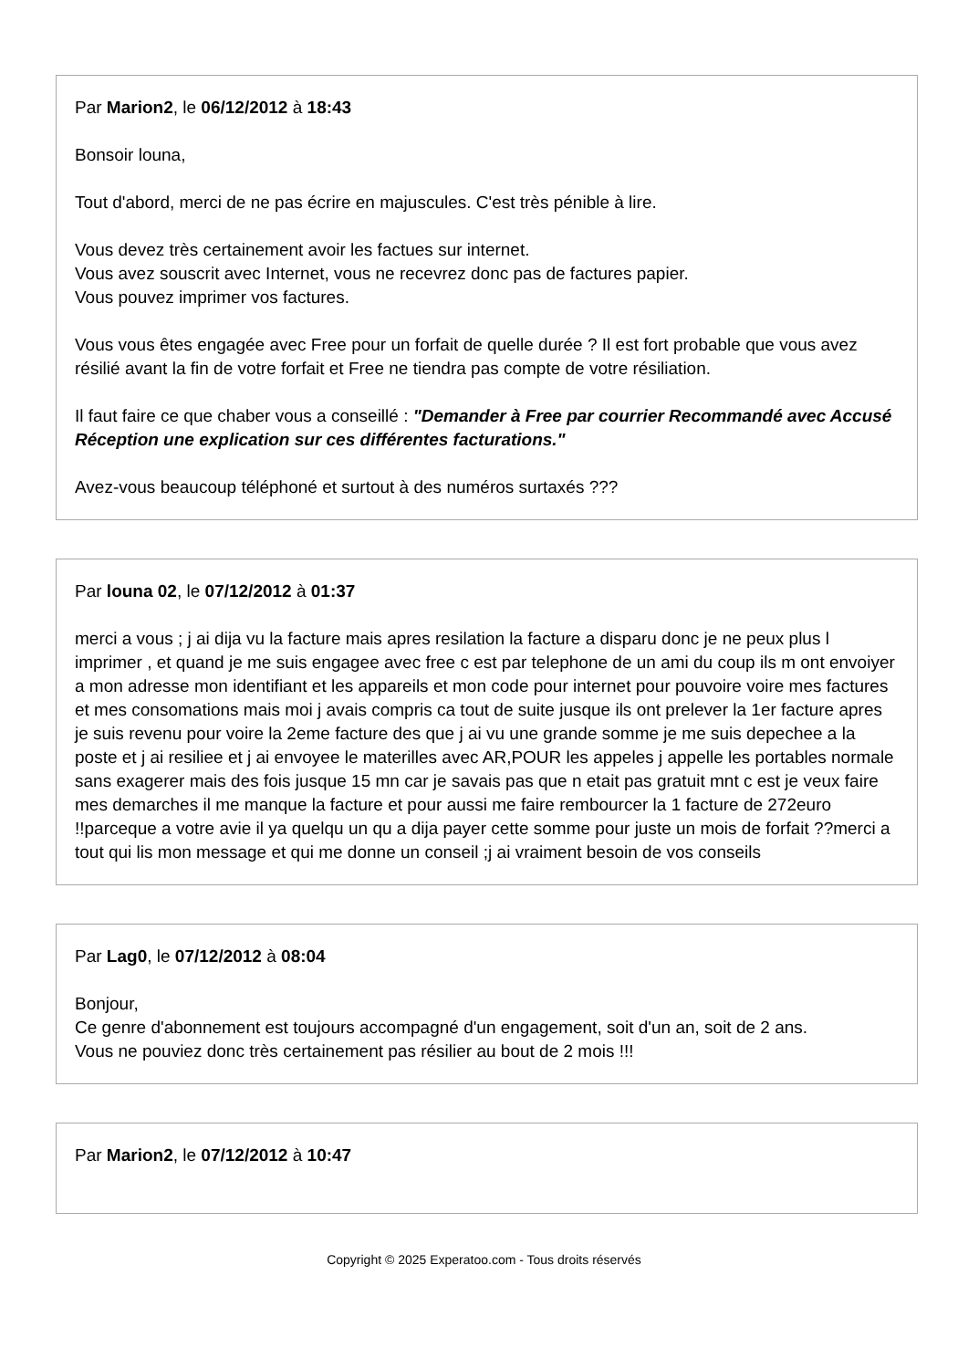Par Marion2, le 06/12/2012 à 18:43
Bonsoir louna,
Tout d'abord, merci de ne pas écrire en majuscules. C'est très pénible à lire.
Vous devez très certainement avoir les factues sur internet.
Vous avez souscrit avec Internet, vous ne recevrez donc pas de factures papier.
Vous pouvez imprimer vos factures.
Vous vous êtes engagée avec Free pour un forfait de quelle durée ? Il est fort probable que vous avez résilié avant la fin de votre forfait et Free ne tiendra pas compte de votre résiliation.
Il faut faire ce que chaber vous a conseillé : "Demander à Free par courrier Recommandé avec Accusé Réception une explication sur ces différentes facturations."
Avez-vous beaucoup téléphoné et surtout à des numéros surtaxés ???
Par louna 02, le 07/12/2012 à 01:37
merci a vous ; j ai dija vu la facture mais apres resilation la facture a disparu donc je ne peux plus l imprimer , et quand je me suis engagee avec free c est par telephone de un ami du coup ils m ont envoiyer a mon adresse mon identifiant et les appareils et mon code pour internet pour pouvoire voire mes factures et mes consomations mais moi j avais compris ca tout de suite jusque ils ont prelever la 1er facture apres je suis revenu pour voire la 2eme facture des que j ai vu une grande somme je me suis depechee a la poste et j ai resiliee et j ai envoyee le materilles avec AR,POUR les appeles j appelle les portables normale sans exagerer mais des fois jusque 15 mn car je savais pas que n etait pas gratuit mnt c est je veux faire mes demarches il me manque la facture et pour aussi me faire rembourcer la 1 facture de 272euro !!parceque a votre avie il ya quelqu un qu a dija payer cette somme pour juste un mois de forfait ??merci a tout qui lis mon message et qui me donne un conseil ;j ai vraiment besoin de vos conseils
Par Lag0, le 07/12/2012 à 08:04
Bonjour,
Ce genre d'abonnement est toujours accompagné d'un engagement, soit d'un an, soit de 2 ans.
Vous ne pouviez donc très certainement pas résilier au bout de 2 mois !!!
Par Marion2, le 07/12/2012 à 10:47
Copyright © 2025 Experatoo.com - Tous droits réservés